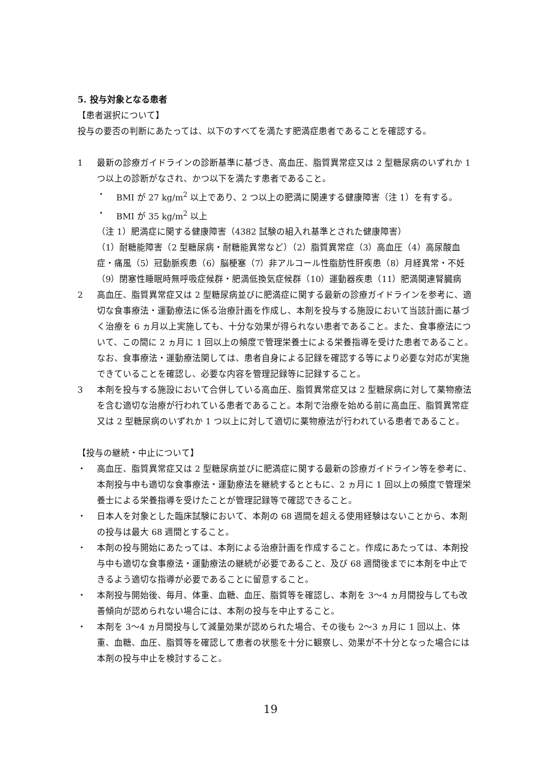5. 投与対象となる患者
【患者選択について】
投与の要否の判断にあたっては、以下のすべてを満たす肥満症患者であることを確認する。
1 最新の診療ガイドラインの診断基準に基づき、高血圧、脂質異常症又は 2 型糖尿病のいずれか 1 つ以上の診断がなされ、かつ以下を満たす患者であること。
・ BMI が 27 kg/m<sup>2</sup> 以上であり、2 つ以上の肥満に関連する健康障害（注 1）を有する。
・ BMI が 35 kg/m<sup>2</sup> 以上
（注 1）肥満症に関する健康障害（4382 試験の組入れ基準とされた健康障害）
（1）耐糖能障害（2 型糖尿病・耐糖能異常など）（2）脂質異常症（3）高血圧（4）高尿酸血症・痛風（5）冠動脈疾患（6）脳梗塞（7）非アルコール性脂肪性肝疾患（8）月経異常・不妊（9）閉塞性睡眠時無呼吸症候群・肥満低換気症候群（10）運動器疾患（11）肥満関連腎臓病
2 高血圧、脂質異常症又は 2 型糖尿病並びに肥満症に関する最新の診療ガイドラインを参考に、適切な食事療法・運動療法に係る治療計画を作成し、本剤を投与する施設において当該計画に基づく治療を 6 ヵ月以上実施しても、十分な効果が得られない患者であること。また、食事療法について、この間に 2 ヵ月に 1 回以上の頻度で管理栄養士による栄養指導を受けた患者であること。なお、食事療法・運動療法関しては、患者自身による記録を確認する等により必要な対応が実施できていることを確認し、必要な内容を管理記録等に記録すること。
3 本剤を投与する施設において合併している高血圧、脂質異常症又は 2 型糖尿病に対して薬物療法を含む適切な治療が行われている患者であること。本剤で治療を始める前に高血圧、脂質異常症又は 2 型糖尿病のいずれか 1 つ以上に対して適切に薬物療法が行われている患者であること。
【投与の継続・中止について】
・ 高血圧、脂質異常症又は 2 型糖尿病並びに肥満症に関する最新の診療ガイドライン等を参考に、本剤投与中も適切な食事療法・運動療法を継続するとともに、2 ヵ月に 1 回以上の頻度で管理栄養士による栄養指導を受けたことが管理記録等で確認できること。
・ 日本人を対象とした臨床試験において、本剤の 68 週間を超える使用経験はないことから、本剤の投与は最大 68 週間とすること。
・ 本剤の投与開始にあたっては、本剤による治療計画を作成すること。作成にあたっては、本剤投与中も適切な食事療法・運動療法の継続が必要であること、及び 68 週間後までに本剤を中止できるよう適切な指導が必要であることに留意すること。
・ 本剤投与開始後、毎月、体重、血糖、血圧、脂質等を確認し、本剤を 3〜4 ヵ月間投与しても改善傾向が認められない場合には、本剤の投与を中止すること。
・ 本剤を 3〜4 ヵ月間投与して減量効果が認められた場合、その後も 2〜3 ヵ月に 1 回以上、体重、血糖、血圧、脂質等を確認して患者の状態を十分に観察し、効果が不十分となった場合には本剤の投与中止を検討すること。
19